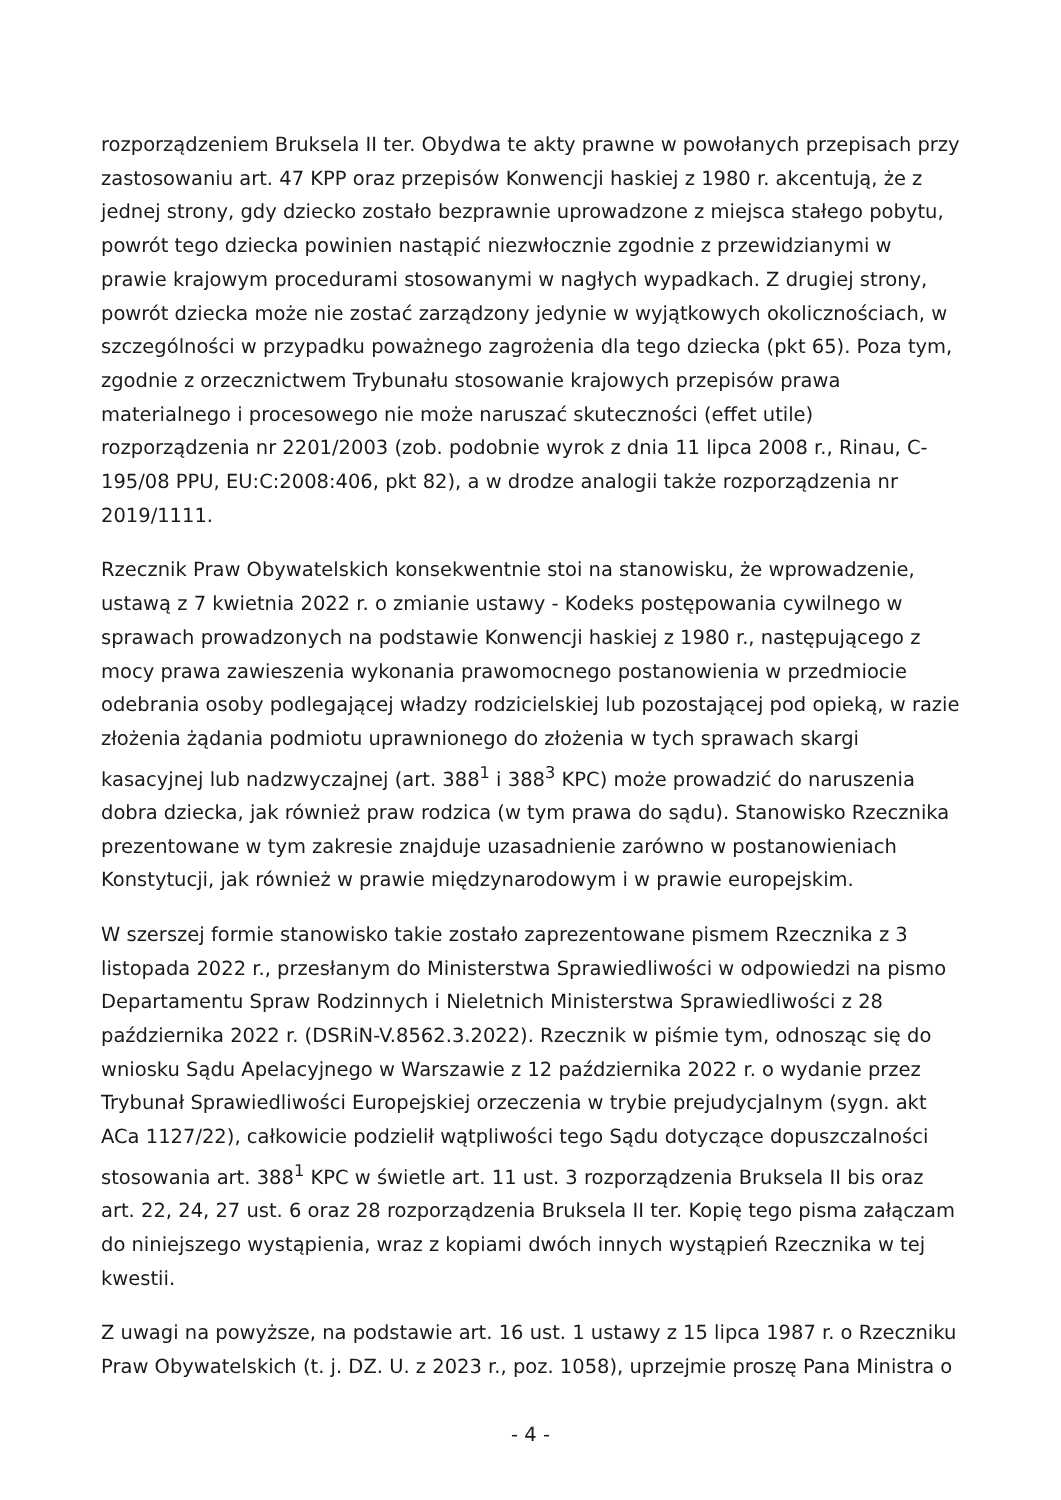rozporządzeniem Bruksela II ter. Obydwa te akty prawne w powołanych przepisach przy zastosowaniu art. 47 KPP oraz przepisów Konwencji haskiej z 1980 r. akcentują, że z jednej strony, gdy dziecko zostało bezprawnie uprowadzone z miejsca stałego pobytu, powrót tego dziecka powinien nastąpić niezwłocznie zgodnie z przewidzianymi w prawie krajowym procedurami stosowanymi w nagłych wypadkach. Z drugiej strony, powrót dziecka może nie zostać zarządzony jedynie w wyjątkowych okolicznościach, w szczególności w przypadku poważnego zagrożenia dla tego dziecka (pkt 65). Poza tym, zgodnie z orzecznictwem Trybunału stosowanie krajowych przepisów prawa materialnego i procesowego nie może naruszać skuteczności (effet utile) rozporządzenia nr 2201/2003 (zob. podobnie wyrok z dnia 11 lipca 2008 r., Rinau, C-195/08 PPU, EU:C:2008:406, pkt 82), a w drodze analogii także rozporządzenia nr 2019/1111.
Rzecznik Praw Obywatelskich konsekwentnie stoi na stanowisku, że wprowadzenie, ustawą z 7 kwietnia 2022 r. o zmianie ustawy - Kodeks postępowania cywilnego w sprawach prowadzonych na podstawie Konwencji haskiej z 1980 r., następującego z mocy prawa zawieszenia wykonania prawomocnego postanowienia w przedmiocie odebrania osoby podlegającej władzy rodzicielskiej lub pozostającej pod opieką, w razie złożenia żądania podmiotu uprawnionego do złożenia w tych sprawach skargi kasacyjnej lub nadzwyczajnej (art. 388<sup>1</sup> i 388<sup>3</sup> KPC) może prowadzić do naruszenia dobra dziecka, jak również praw rodzica (w tym prawa do sądu). Stanowisko Rzecznika prezentowane w tym zakresie znajduje uzasadnienie zarówno w postanowieniach Konstytucji, jak również w prawie międzynarodowym i w prawie europejskim.
W szerszej formie stanowisko takie zostało zaprezentowane pismem Rzecznika z 3 listopada 2022 r., przesłanym do Ministerstwa Sprawiedliwości w odpowiedzi na pismo Departamentu Spraw Rodzinnych i Nieletnich Ministerstwa Sprawiedliwości z 28 października 2022 r. (DSRiN-V.8562.3.2022). Rzecznik w piśmie tym, odnosząc się do wniosku Sądu Apelacyjnego w Warszawie z 12 października 2022 r. o wydanie przez Trybunał Sprawiedliwości Europejskiej orzeczenia w trybie prejudycjalnym (sygn. akt ACa 1127/22), całkowicie podzielił wątpliwości tego Sądu dotyczące dopuszczalności stosowania art. 388<sup>1</sup> KPC w świetle art. 11 ust. 3 rozporządzenia Bruksela II bis oraz art. 22, 24, 27 ust. 6 oraz 28 rozporządzenia Bruksela II ter. Kopię tego pisma załączam do niniejszego wystąpienia, wraz z kopiami dwóch innych wystąpień Rzecznika w tej kwestii.
Z uwagi na powyższe, na podstawie art. 16 ust. 1 ustawy z 15 lipca 1987 r. o Rzeczniku Praw Obywatelskich (t. j. DZ. U. z 2023 r., poz. 1058), uprzejmie proszę Pana Ministra o
- 4 -